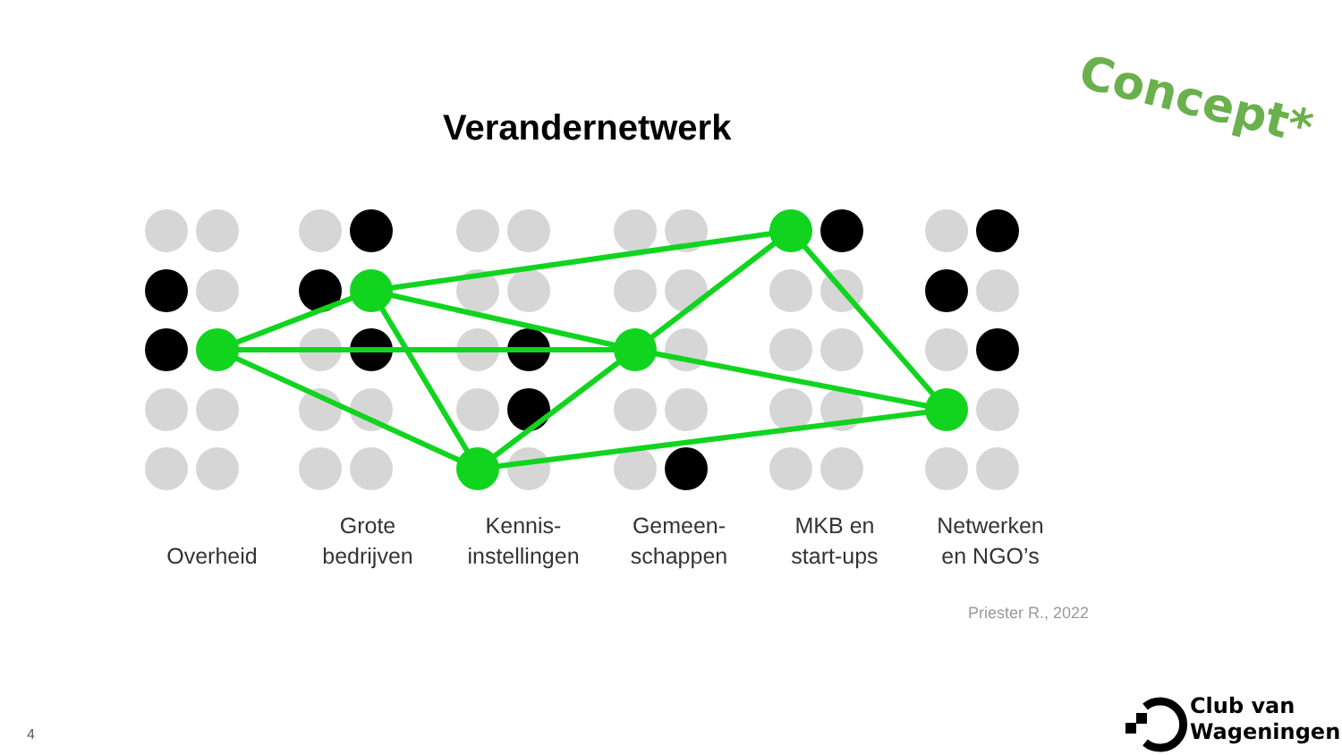Concept*
Verandernetwerk
Overheid Grote
bedrijven
Kennis-
instellingen
Gemeen-
schappen
MKB en
start-ups
Netwerken
en NGO’s
Priester R., 2022
4
Club van
Wageningen